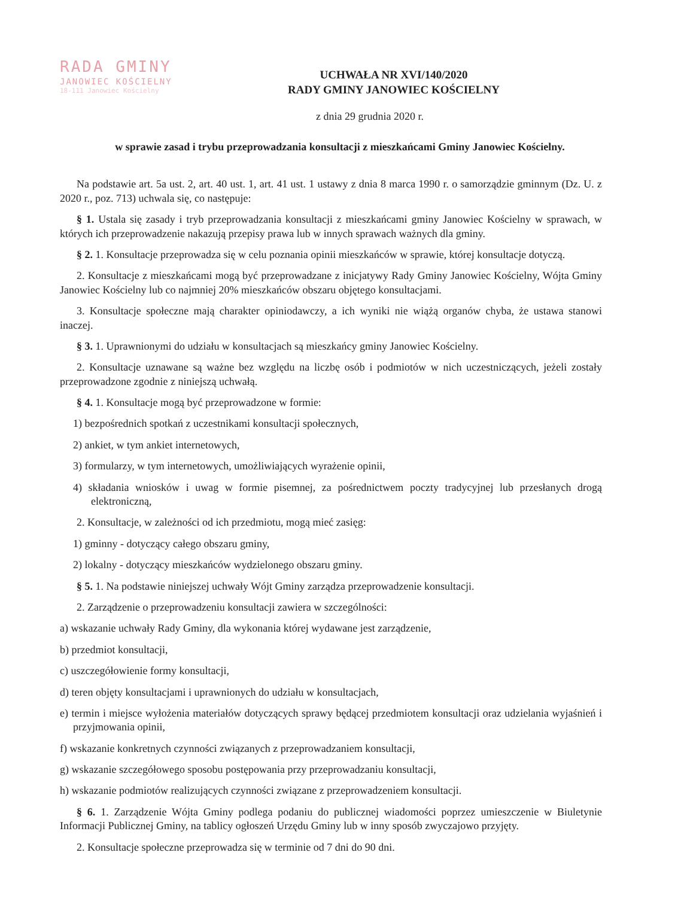RADA GMINY
JANOWIEC KOŚCIELNY
18-111 Janowiec Kościelny
UCHWAŁA NR XVI/140/2020
RADY GMINY JANOWIEC KOŚCIELNY
z dnia 29 grudnia 2020 r.
w sprawie zasad i trybu przeprowadzania konsultacji z mieszkańcami Gminy Janowiec Kościelny.
Na podstawie art. 5a ust. 2, art. 40 ust. 1, art. 41 ust. 1 ustawy z dnia 8 marca 1990 r. o samorządzie gminnym (Dz. U. z 2020 r., poz. 713) uchwala się, co następuje:
§ 1. Ustala się zasady i tryb przeprowadzania konsultacji z mieszkańcami gminy Janowiec Kościelny w sprawach, w których ich przeprowadzenie nakazują przepisy prawa lub w innych sprawach ważnych dla gminy.
§ 2. 1. Konsultacje przeprowadza się w celu poznania opinii mieszkańców w sprawie, której konsultacje dotyczą.
2. Konsultacje z mieszkańcami mogą być przeprowadzane z inicjatywy Rady Gminy Janowiec Kościelny, Wójta Gminy Janowiec Kościelny lub co najmniej 20% mieszkańców obszaru objętego konsultacjami.
3. Konsultacje społeczne mają charakter opiniodawczy, a ich wyniki nie wiążą organów chyba, że ustawa stanowi inaczej.
§ 3. 1. Uprawnionymi do udziału w konsultacjach są mieszkańcy gminy Janowiec Kościelny.
2. Konsultacje uznawane są ważne bez względu na liczbę osób i podmiotów w nich uczestniczących, jeżeli zostały przeprowadzone zgodnie z niniejszą uchwałą.
§ 4. 1. Konsultacje mogą być przeprowadzone w formie:
1) bezpośrednich spotkań z uczestnikami konsultacji społecznych,
2) ankiet, w tym ankiet internetowych,
3) formularzy, w tym internetowych, umożliwiających wyrażenie opinii,
4) składania wniosków i uwag w formie pisemnej, za pośrednictwem poczty tradycyjnej lub przesłanych drogą elektroniczną,
2. Konsultacje, w zależności od ich przedmiotu, mogą mieć zasięg:
1) gminny - dotyczący całego obszaru gminy,
2) lokalny - dotyczący mieszkańców wydzielonego obszaru gminy.
§ 5. 1. Na podstawie niniejszej uchwały Wójt Gminy zarządza przeprowadzenie konsultacji.
2. Zarządzenie o przeprowadzeniu konsultacji zawiera w szczególności:
a) wskazanie uchwały Rady Gminy, dla wykonania której wydawane jest zarządzenie,
b) przedmiot konsultacji,
c) uszczegółowienie formy konsultacji,
d) teren objęty konsultacjami i uprawnionych do udziału w konsultacjach,
e) termin i miejsce wyłożenia materiałów dotyczących sprawy będącej przedmiotem konsultacji oraz udzielania wyjaśnień i przyjmowania opinii,
f) wskazanie konkretnych czynności związanych z przeprowadzaniem konsultacji,
g) wskazanie szczegółowego sposobu postępowania przy przeprowadzaniu konsultacji,
h) wskazanie podmiotów realizujących czynności związane z przeprowadzeniem konsultacji.
§ 6. 1. Zarządzenie Wójta Gminy podlega podaniu do publicznej wiadomości poprzez umieszczenie w Biuletynie Informacji Publicznej Gminy, na tablicy ogłoszeń Urzędu Gminy lub w inny sposób zwyczajowo przyjęty.
2. Konsultacje społeczne przeprowadza się w terminie od 7 dni do 90 dni.